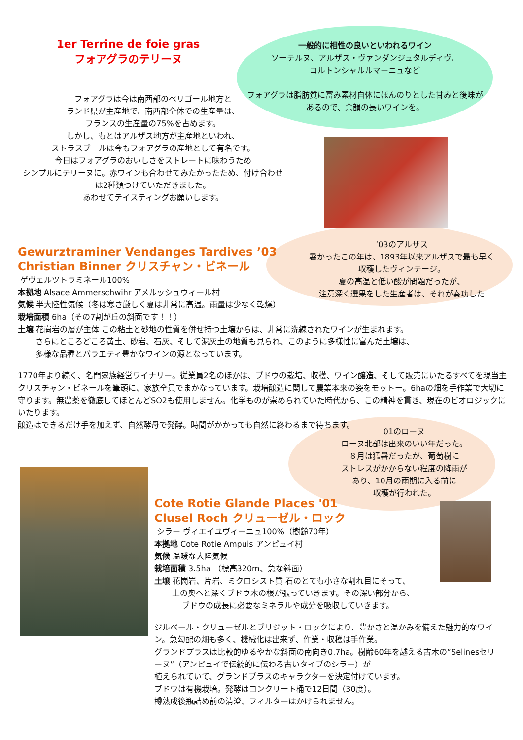1er Terrine de foie gras
フォアグラのテリーヌ
一般的に相性の良いといわれるワイン
ソーテルヌ、アルザス・ヴァンダンジュタルディヴ、
コルトンシャルルマーニュなど
フォアグラは脂肪質に富み素材自体にほんのりとした甘みと後味があるので、余韻の長いワインを。
フォアグラは今は南西部のペリゴール地方と
ランド県が主産地で、南西部全体での生産量は、
フランスの生産量の75%を占めます。
しかし、もとはアルザス地方が主産地といわれ、
ストラスブールは今もフォアグラの産地として有名です。
今日はフォアグラのおいしさをストレートに味わうため
シンプルにテリーヌに。赤ワインも合わせてみたかったため、付け合わせは2種類つけていただきました。
あわせてテイスティングお願いします。
’03のアルザス
暑かったこの年は、1893年以来アルザスで最も早く収穫したヴィンテージ。
夏の高温と低い酸が問題だったが、
注意深く選果をした生産者は、それが奏功した
Gewurztraminer Vendanges Tardives ’03
Christian Binner クリスチャン・ビネール
ゲヴェルツトラミネール100%
本拠地 Alsace Ammerschwihr アメルッシュウィール村
気候 半大陸性気候（冬は寒さ厳しく夏は非常に高温。雨量は少なく乾燥）
栽培面積 6ha（その7割が丘の斜面です！！）
土壌 花崗岩の層が主体 この粘土と砂地の性質を併せ持つ土壌からは、非常に洗練されたワインが生まれます。
さらにところどころ黄土、砂岩、石灰、そして泥灰土の地質も見られ、このように多様性に富んだ土壌は、
多様な品種とバラエティ豊かなワインの源となっています。
1770年より続く、名門家族経営ワイナリー。従業員2名のほかは、ブドウの栽培、収穫、ワイン醸造、そして販売にいたるすべてを現当主クリスチャン・ビネールを筆頭に、家族全員でまかなっています。栽培醸造に関して農業本来の姿をモットー。6haの畑を手作業で大切に守ります。無農薬を徹底してほとんどSO2も使用しません。化学ものが崇められていた時代から、この精神を貫き、現在のビオロジックにいたります。
醸造はできるだけ手を加えず、自然酵母で発酵。時間がかかっても自然に終わるまで待ちます。
01のローヌ
ローヌ北部は出来のいい年だった。
８月は猛暑だったが、葡萄樹に
ストレスがかからない程度の降雨が
あり、10月の雨期に入る前に
収穫が行われた。
Cote Rotie Glande Places '01
Clusel Roch クリューゼル・ロック
シラー ヴィエイユヴィーニュ100%（樹齢70年）
本拠地 Cote Rotie Ampuis アンピュイ村
気候 温暖な大陸気候
栽培面積 3.5ha （標高320m、急な斜面）
土壌 花崗岩、片岩、ミクロシスト質 石のとても小さな割れ目にそって、
土の奥へと深くブドウ木の根が張っていきます。その深い部分から、
ブドウの成長に必要なミネラルや成分を吸収していきます。
ジルベール・クリューゼルとブリジット・ロックにより、豊かさと温かみを備えた魅力的なワイン。急勾配の畑も多く、機械化は出来ず、作業・収穫は手作業。
グランドプラスは比較的ゆるやかな斜面の南向き0.7ha。樹齢60年を越える古木の“Selinesセリーヌ”（アンピュイで伝統的に伝わる古いタイプのシラー）が
植えられていて、グランドプラスのキャラクターを決定付けています。
ブドウは有機栽培。発酵はコンクリート桶で12日間（30度）。
樽熟成後瓶詰め前の清澄、フィルターはかけられません。